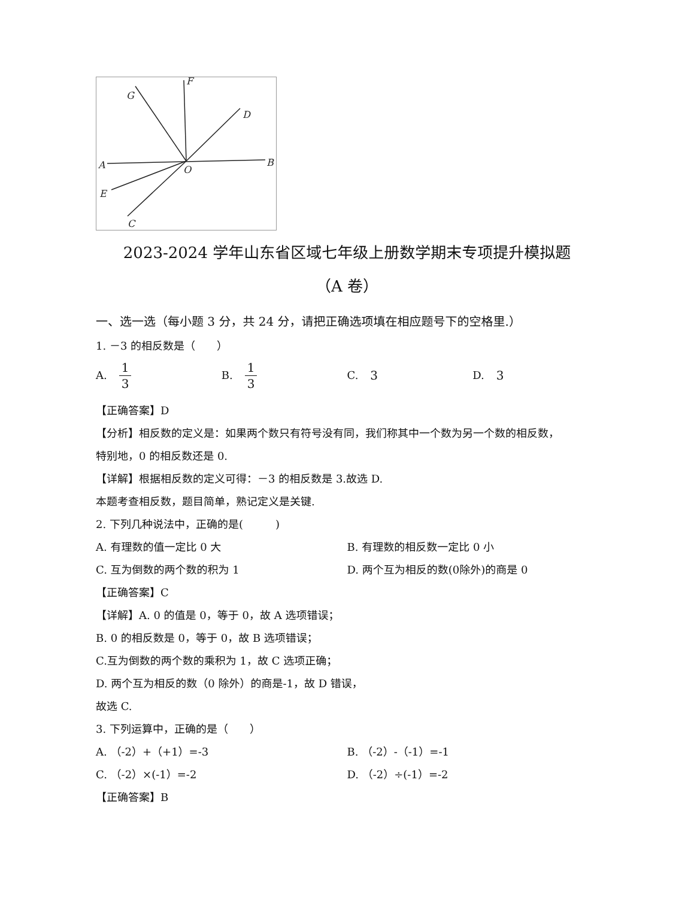A
B
F
G
D
O
E
C
2023-2024 学年山东省区域七年级上册数学期末专项提升模拟题
（A 卷）
一、选一选（每小题 3 分，共 24 分，请把正确选项填在相应题号下的空格里.）
1. －3 的相反数是（　　）
A. 1 3
B. 1 3
C. 3 D. 3
【正确答案】D
【分析】相反数的定义是：如果两个数只有符号没有同，我们称其中一个数为另一个数的相反数，
特别地，0 的相反数还是 0.
【详解】根据相反数的定义可得：－3 的相反数是 3.故选 D.
本题考查相反数，题目简单，熟记定义是关键.
2. 下列几种说法中，正确的是(　　　)
A. 有理数的值一定比 0 大 B. 有理数的相反数一定比 0 小
C. 互为倒数的两个数的积为 1 D. 两个互为相反的数(0除外)的商是 0
【正确答案】C
【详解】A. 0 的值是 0，等于 0，故 A 选项错误；
B. 0 的相反数是 0，等于 0，故 B 选项错误；
C.互为倒数的两个数的乘积为 1，故 C 选项正确；
D. 两个互为相反的数（0 除外）的商是-1，故 D 错误，
故选 C.
3. 下列运算中，正确的是（　　）
A. （-2）+（+1）=-3 B. （-2）-（-1）=-1
C. （-2）×(-1）=-2 D. （-2）÷(-1）=-2
【正确答案】B